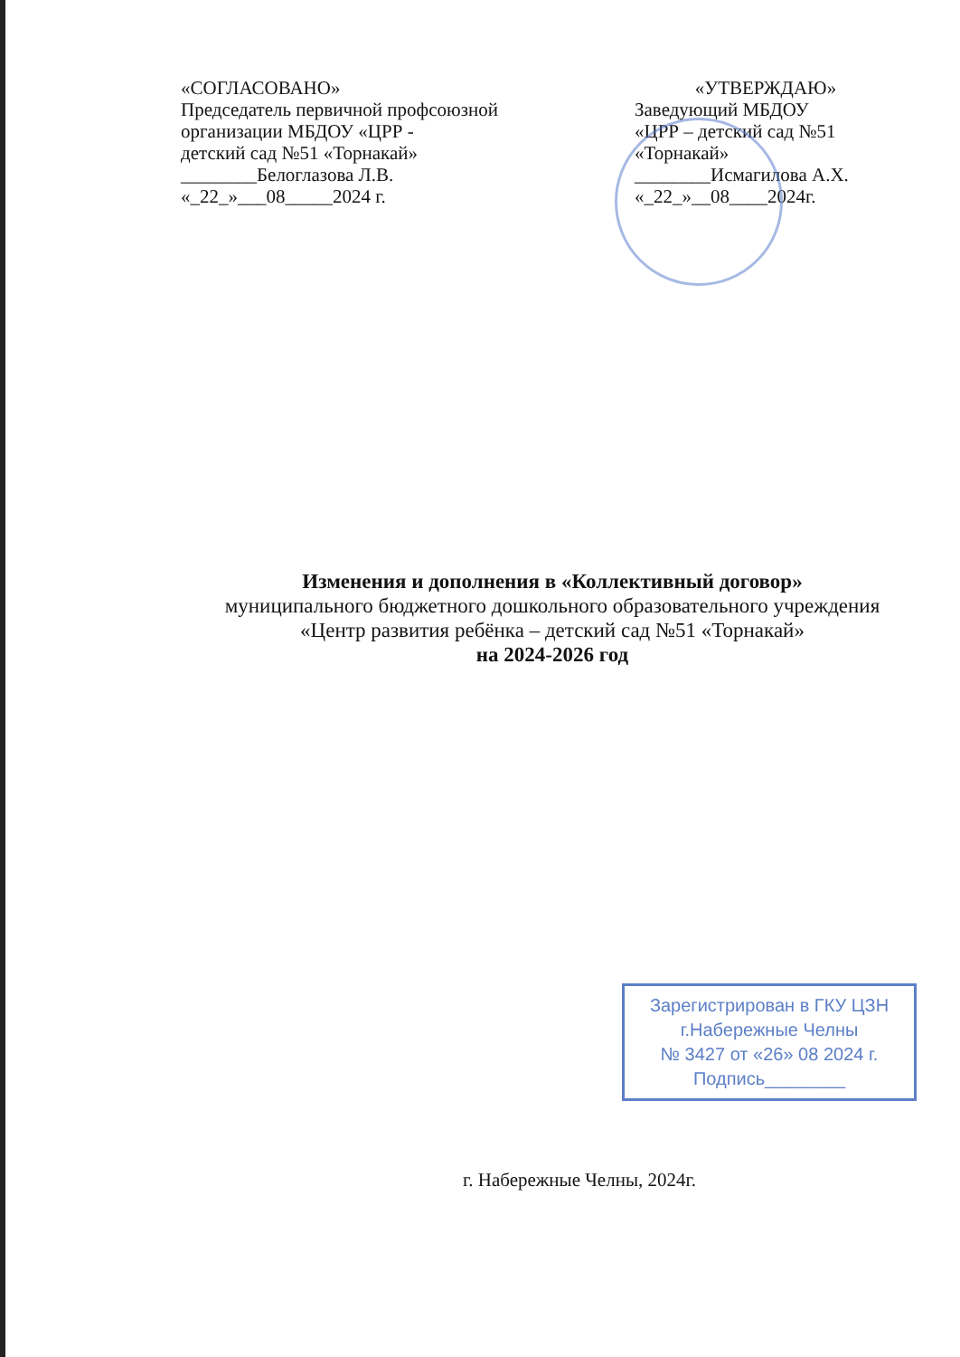«СОГЛАСОВАНО»
Председатель первичной профсоюзной организации МБДОУ «ЦРР -
детский сад №51 «Торнакай»
________Белоглазова Л.В.
«_22_»___08_____2024 г.
«УТВЕРЖДАЮ»
Заведующий МБДОУ
«ЦРР – детский сад №51 «Торнакай»
________Исмагилова А.Х.
«_22_»__08____2024г.
Изменения и дополнения в «Коллективный договор»
муниципального бюджетного дошкольного образовательного учреждения «Центр развития ребёнка – детский сад №51 «Торнакай»
на 2024-2026 год
Зарегистрирован в ГКУ ЦЗН
г.Набережные Челны
№ 3427 от «26» 08 2024 г.
Подпись________
г. Набережные Челны, 2024г.